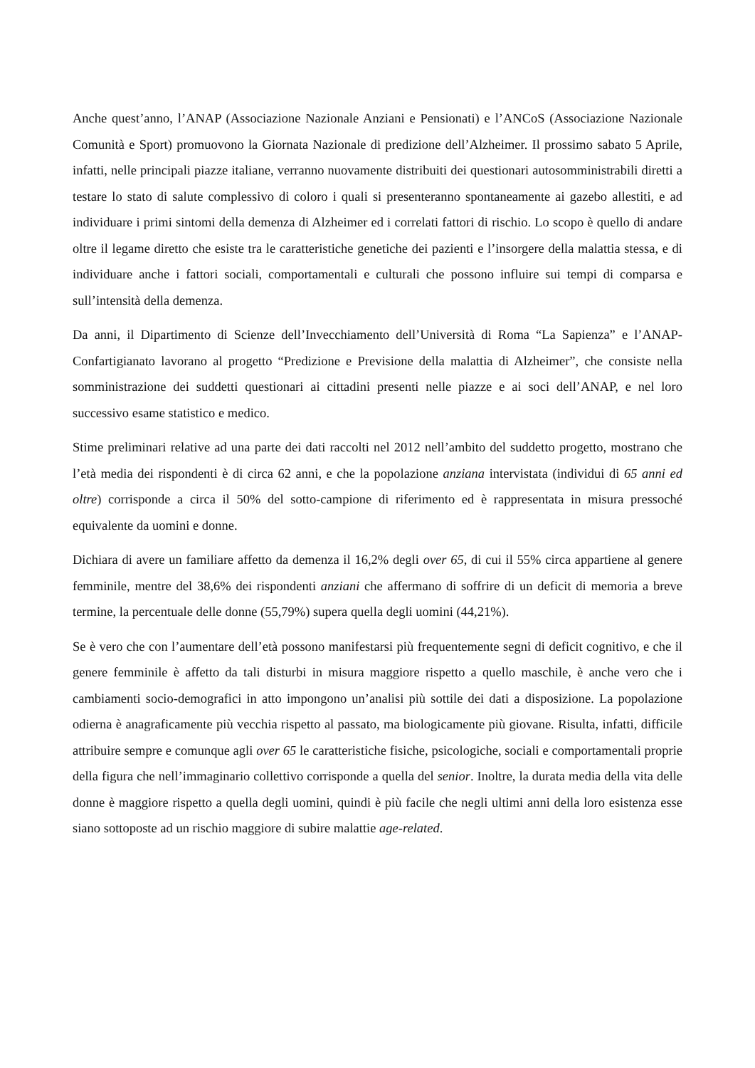Anche quest’anno, l’ANAP (Associazione Nazionale Anziani e Pensionati) e l’ANCoS (Associazione Nazionale Comunità e Sport) promuovono la Giornata Nazionale di predizione dell’Alzheimer. Il prossimo sabato 5 Aprile, infatti, nelle principali piazze italiane, verranno nuovamente distribuiti dei questionari autosomministrabili diretti a testare lo stato di salute complessivo di coloro i quali si presenteranno spontaneamente ai gazebo allestiti, e ad individuare i primi sintomi della demenza di Alzheimer ed i correlati fattori di rischio. Lo scopo è quello di andare oltre il legame diretto che esiste tra le caratteristiche genetiche dei pazienti e l’insorgere della malattia stessa, e di individuare anche i fattori sociali, comportamentali e culturali che possono influire sui tempi di comparsa e sull’intensità della demenza.
Da anni, il Dipartimento di Scienze dell’Invecchiamento dell’Università di Roma “La Sapienza” e l’ANAP-Confartigianato lavorano al progetto “Predizione e Previsione della malattia di Alzheimer”, che consiste nella somministrazione dei suddetti questionari ai cittadini presenti nelle piazze e ai soci dell’ANAP, e nel loro successivo esame statistico e medico.
Stime preliminari relative ad una parte dei dati raccolti nel 2012 nell’ambito del suddetto progetto, mostrano che l’età media dei rispondenti è di circa 62 anni, e che la popolazione anziana intervistata (individui di 65 anni ed oltre) corrisponde a circa il 50% del sotto-campione di riferimento ed è rappresentata in misura pressoché equivalente da uomini e donne.
Dichiara di avere un familiare affetto da demenza il 16,2% degli over 65, di cui il 55% circa appartiene al genere femminile, mentre del 38,6% dei rispondenti anziani che affermano di soffrire di un deficit di memoria a breve termine, la percentuale delle donne (55,79%) supera quella degli uomini (44,21%).
Se è vero che con l’aumentare dell’età possono manifestarsi più frequentemente segni di deficit cognitivo, e che il genere femminile è affetto da tali disturbi in misura maggiore rispetto a quello maschile, è anche vero che i cambiamenti socio-demografici in atto impongono un’analisi più sottile dei dati a disposizione. La popolazione odierna è anagraficamente più vecchia rispetto al passato, ma biologicamente più giovane. Risulta, infatti, difficile attribuire sempre e comunque agli over 65 le caratteristiche fisiche, psicologiche, sociali e comportamentali proprie della figura che nell’immaginario collettivo corrisponde a quella del senior. Inoltre, la durata media della vita delle donne è maggiore rispetto a quella degli uomini, quindi è più facile che negli ultimi anni della loro esistenza esse siano sottoposte ad un rischio maggiore di subire malattie age-related.